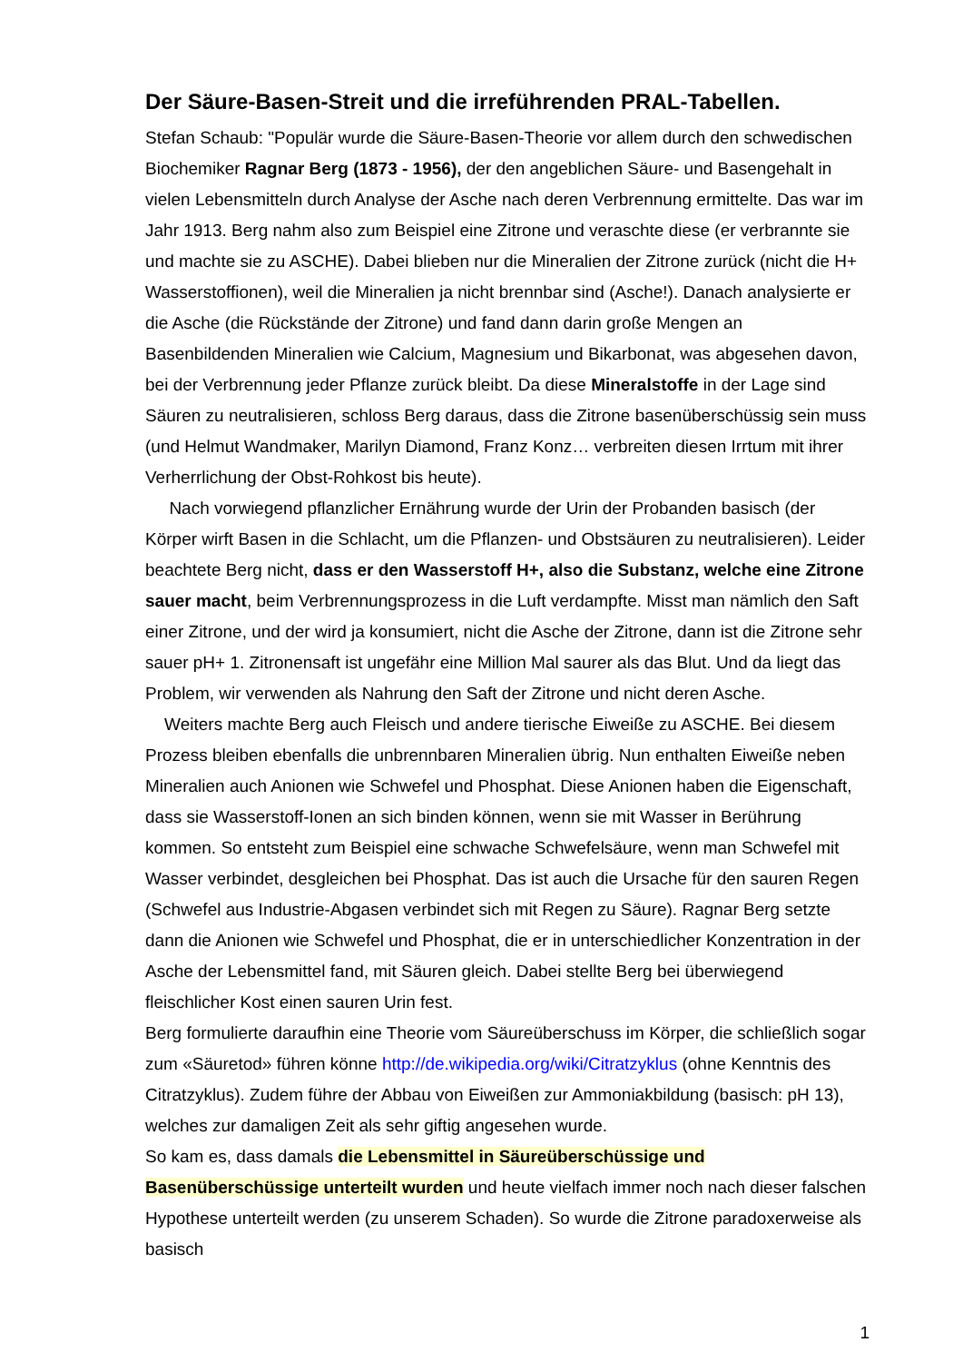Der Säure-Basen-Streit und die irreführenden PRAL-Tabellen.
Stefan Schaub: "Populär wurde die Säure-Basen-Theorie vor allem durch den schwedischen Biochemiker Ragnar Berg (1873 - 1956), der den angeblichen Säure- und Basengehalt in vielen Lebensmitteln durch Analyse der Asche nach deren Verbrennung ermittelte. Das war im Jahr 1913. Berg nahm also zum Beispiel eine Zitrone und veraschte diese (er verbrannte sie und machte sie zu ASCHE). Dabei blieben nur die Mineralien der Zitrone zurück (nicht die H+ Wasserstoffionen), weil die Mineralien ja nicht brennbar sind (Asche!). Danach analysierte er die Asche (die Rückstände der Zitrone) und fand dann darin große Mengen an Basenbildenden Mineralien wie Calcium, Magnesium und Bikarbonat, was abgesehen davon, bei der Verbrennung jeder Pflanze zurück bleibt. Da diese Mineralstoffe in der Lage sind Säuren zu neutralisieren, schloss Berg daraus, dass die Zitrone basenüberschüssig sein muss (und Helmut Wandmaker, Marilyn Diamond, Franz Konz… verbreiten diesen Irrtum mit ihrer Verherrlichung der Obst-Rohkost bis heute).
Nach vorwiegend pflanzlicher Ernährung wurde der Urin der Probanden basisch (der Körper wirft Basen in die Schlacht, um die Pflanzen- und Obstsäuren zu neutralisieren). Leider beachtete Berg nicht, dass er den Wasserstoff H+, also die Substanz, welche eine Zitrone sauer macht, beim Verbrennungsprozess in die Luft verdampfte. Misst man nämlich den Saft einer Zitrone, und der wird ja konsumiert, nicht die Asche der Zitrone, dann ist die Zitrone sehr sauer pH+ 1. Zitronensaft ist ungefähr eine Million Mal saurer als das Blut. Und da liegt das Problem, wir verwenden als Nahrung den Saft der Zitrone und nicht deren Asche.
Weiters machte Berg auch Fleisch und andere tierische Eiweiße zu ASCHE. Bei diesem Prozess bleiben ebenfalls die unbrennbaren Mineralien übrig. Nun enthalten Eiweiße neben Mineralien auch Anionen wie Schwefel und Phosphat. Diese Anionen haben die Eigenschaft, dass sie Wasserstoff-Ionen an sich binden können, wenn sie mit Wasser in Berührung kommen. So entsteht zum Beispiel eine schwache Schwefelsäure, wenn man Schwefel mit Wasser verbindet, desgleichen bei Phosphat. Das ist auch die Ursache für den sauren Regen (Schwefel aus Industrie-Abgasen verbindet sich mit Regen zu Säure). Ragnar Berg setzte dann die Anionen wie Schwefel und Phosphat, die er in unterschiedlicher Konzentration in der Asche der Lebensmittel fand, mit Säuren gleich. Dabei stellte Berg bei überwiegend fleischlicher Kost einen sauren Urin fest.
Berg formulierte daraufhin eine Theorie vom Säureüberschuss im Körper, die schließlich sogar zum «Säuretod» führen könne http://de.wikipedia.org/wiki/Citratzyklus (ohne Kenntnis des Citratzyklus). Zudem führe der Abbau von Eiweißen zur Ammoniakbildung (basisch: pH 13), welches zur damaligen Zeit als sehr giftig angesehen wurde.
So kam es, dass damals die Lebensmittel in Säureüberschüssige und Basenüberschüssige unterteilt wurden und heute vielfach immer noch nach dieser falschen Hypothese unterteilt werden (zu unserem Schaden). So wurde die Zitrone paradoxerweise als basisch
1